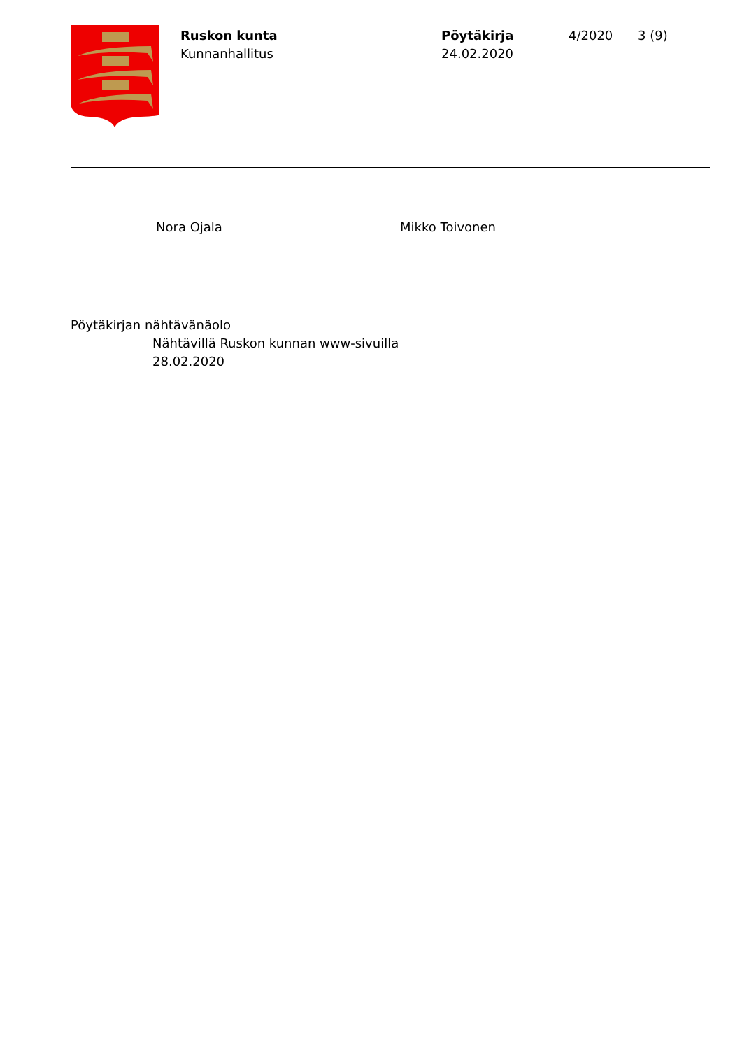Ruskon kunta
Kunnanhallitus
Pöytäkirja
24.02.2020
4/2020 3 (9)
Nora Ojala Mikko Toivonen
Pöytäkirjan nähtävänäolo
Nähtävillä Ruskon kunnan www-sivuilla
28.02.2020